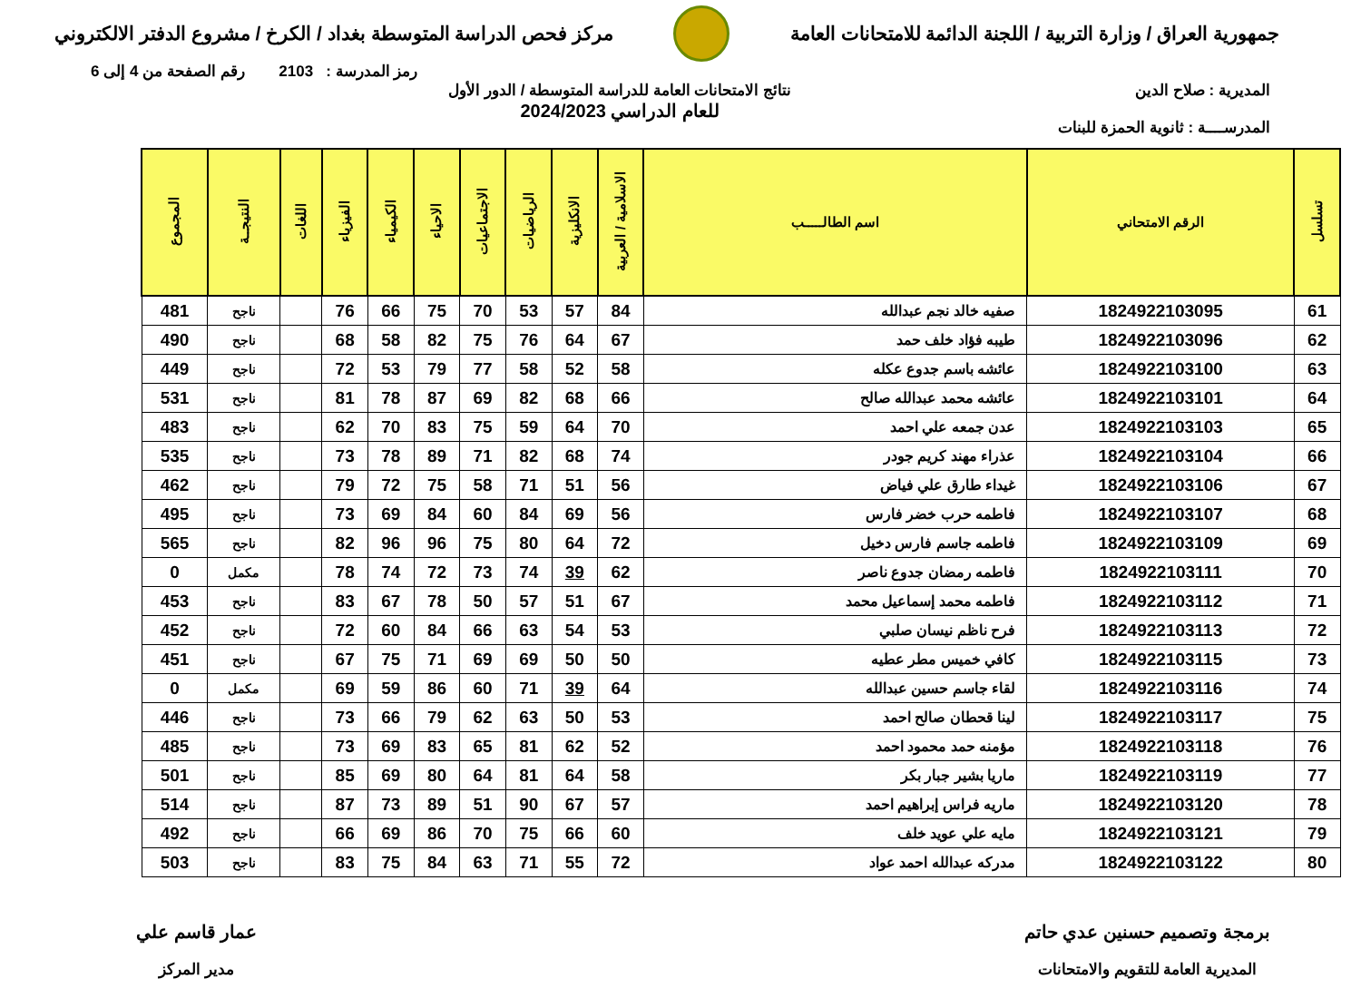جمهورية العراق / وزارة التربية / اللجنة الدائمة للامتحانات العامة
مركز فحص الدراسة المتوسطة بغداد / الكرخ / مشروع الدفتر الالكتروني
رمز المدرسة : 2103 رقم الصفحة من 4 إلى 6
المديرية : صلاح الدين
المدرســــة : ثانوية الحمزة للبنات
نتائج الامتحانات العامة للدراسة المتوسطة / الدور الأول
للعام الدراسي 2024/2023
| تسلسل | الرقم الامتحاني | اسم الطالـــــب | الاسلامية / العربية | الانكليزية | الرياضيات | الاجتماعيات | الاحياء | الكيمياء | الفيزياء | اللغات | النتيجــة | المجموع |
| --- | --- | --- | --- | --- | --- | --- | --- | --- | --- | --- | --- | --- |
| 61 | 1824922103095 | صفيه خالد نجم عبدالله | 84 | 57 | 53 | 70 | 75 | 66 | 76 | | ناجح | 481 |
| 62 | 1824922103096 | طيبه فؤاد خلف حمد | 67 | 64 | 76 | 75 | 82 | 58 | 68 | | ناجح | 490 |
| 63 | 1824922103100 | عائشه باسم جدوع عكله | 58 | 52 | 58 | 77 | 79 | 53 | 72 | | ناجح | 449 |
| 64 | 1824922103101 | عائشه محمد عبدالله صالح | 66 | 68 | 82 | 69 | 87 | 78 | 81 | | ناجح | 531 |
| 65 | 1824922103103 | عدن جمعه علي احمد | 70 | 64 | 59 | 75 | 83 | 70 | 62 | | ناجح | 483 |
| 66 | 1824922103104 | عذراء مهند كريم جودر | 74 | 68 | 82 | 71 | 89 | 78 | 73 | | ناجح | 535 |
| 67 | 1824922103106 | غيداء طارق علي فياض | 56 | 51 | 71 | 58 | 75 | 72 | 79 | | ناجح | 462 |
| 68 | 1824922103107 | فاطمه حرب خضر فارس | 56 | 69 | 84 | 60 | 84 | 69 | 73 | | ناجح | 495 |
| 69 | 1824922103109 | فاطمه جاسم فارس دخيل | 72 | 64 | 80 | 75 | 96 | 96 | 82 | | ناجح | 565 |
| 70 | 1824922103111 | فاطمه رمضان جدوع ناصر | 62 | 39 | 74 | 73 | 72 | 74 | 78 | | مكمل | 0 |
| 71 | 1824922103112 | فاطمه محمد إسماعيل محمد | 67 | 51 | 57 | 50 | 78 | 67 | 83 | | ناجح | 453 |
| 72 | 1824922103113 | فرح ناظم نيسان صلبي | 53 | 54 | 63 | 66 | 84 | 60 | 72 | | ناجح | 452 |
| 73 | 1824922103115 | كافي خميس مطر عطيه | 50 | 50 | 69 | 69 | 71 | 75 | 67 | | ناجح | 451 |
| 74 | 1824922103116 | لقاء جاسم حسين عبدالله | 64 | 39 | 71 | 60 | 86 | 59 | 69 | | مكمل | 0 |
| 75 | 1824922103117 | لينا قحطان صالح احمد | 53 | 50 | 63 | 62 | 79 | 66 | 73 | | ناجح | 446 |
| 76 | 1824922103118 | مؤمنه حمد محمود احمد | 52 | 62 | 81 | 65 | 83 | 69 | 73 | | ناجح | 485 |
| 77 | 1824922103119 | ماريا بشير جبار بكر | 58 | 64 | 81 | 64 | 80 | 69 | 85 | | ناجح | 501 |
| 78 | 1824922103120 | ماريه فراس إبراهيم احمد | 57 | 67 | 90 | 51 | 89 | 73 | 87 | | ناجح | 514 |
| 79 | 1824922103121 | مايه علي عويد خلف | 60 | 66 | 75 | 70 | 86 | 69 | 66 | | ناجح | 492 |
| 80 | 1824922103122 | مدركه عبدالله احمد عواد | 72 | 55 | 71 | 63 | 84 | 75 | 83 | | ناجح | 503 |
برمجة وتصميم حسنين عدي حاتم
المديرية العامة للتقويم والامتحانات
عمار قاسم علي
مدير المركز